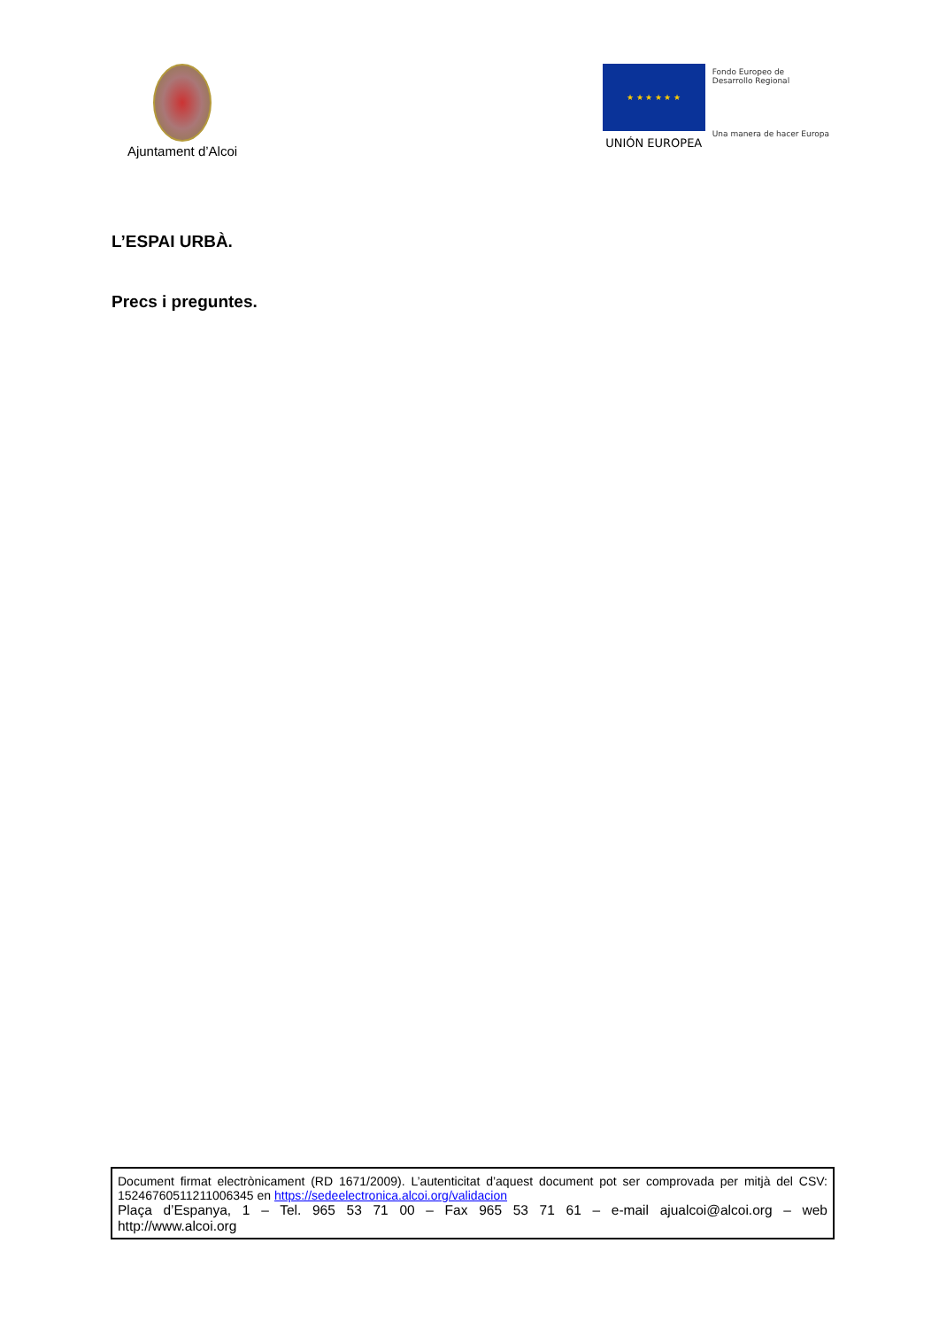Ajuntament d’Alcoi
★ ★ ★ ★ ★ ★
UNIÓN EUROPEA
Fondo Europeo de
Desarrollo Regional
Una manera de hacer Europa
L’ESPAI URBÀ.
Precs i preguntes.
Document firmat electrònicament (RD 1671/2009). L’autenticitat d’aquest document pot ser comprovada per mitjà del CSV: 15246760511211006345 en https://sedeelectronica.alcoi.org/validacion
Plaça d’Espanya, 1 – Tel. 965 53 71 00 – Fax 965 53 71 61 – e-mail ajualcoi@alcoi.org – web
http://www.alcoi.org